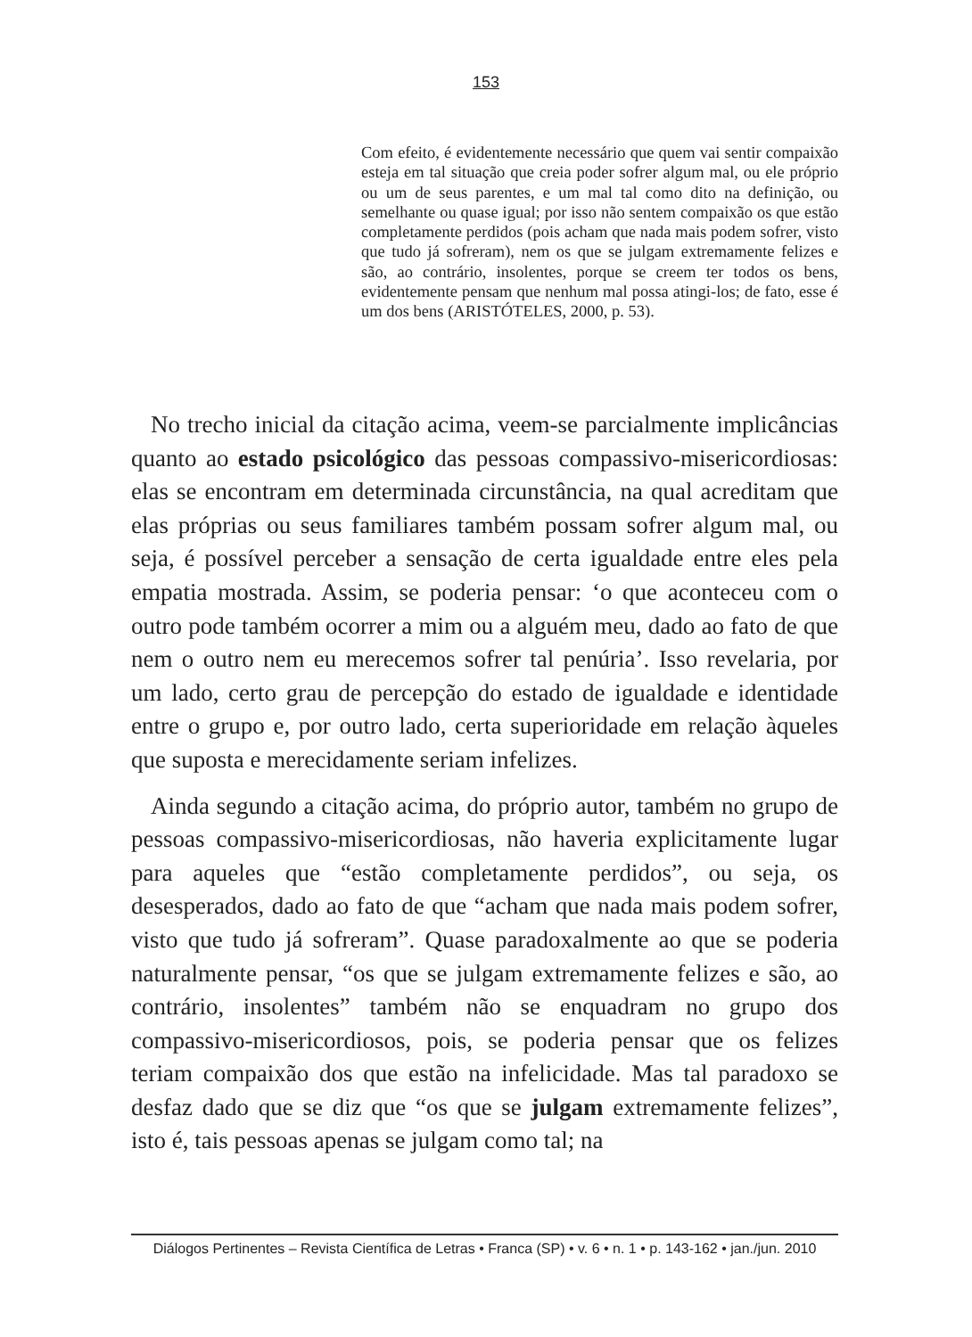153
Com efeito, é evidentemente necessário que quem vai sentir compaixão esteja em tal situação que creia poder sofrer algum mal, ou ele próprio ou um de seus parentes, e um mal tal como dito na definição, ou semelhante ou quase igual; por isso não sentem compaixão os que estão completamente perdidos (pois acham que nada mais podem sofrer, visto que tudo já sofreram), nem os que se julgam extremamente felizes e são, ao contrário, insolentes, porque se creem ter todos os bens, evidentemente pensam que nenhum mal possa atingi-los; de fato, esse é um dos bens (ARISTÓTELES, 2000, p. 53).
No trecho inicial da citação acima, veem-se parcialmente implicâncias quanto ao estado psicológico das pessoas compassivo-misericordiosas: elas se encontram em determinada circunstância, na qual acreditam que elas próprias ou seus familiares também possam sofrer algum mal, ou seja, é possível perceber a sensação de certa igualdade entre eles pela empatia mostrada. Assim, se poderia pensar: ‘o que aconteceu com o outro pode também ocorrer a mim ou a alguém meu, dado ao fato de que nem o outro nem eu merecemos sofrer tal penúria’. Isso revelaria, por um lado, certo grau de percepção do estado de igualdade e identidade entre o grupo e, por outro lado, certa superioridade em relação àqueles que suposta e merecidamente seriam infelizes.
Ainda segundo a citação acima, do próprio autor, também no grupo de pessoas compassivo-misericordiosas, não haveria explicitamente lugar para aqueles que “estão completamente perdidos”, ou seja, os desesperados, dado ao fato de que “acham que nada mais podem sofrer, visto que tudo já sofreram”. Quase paradoxalmente ao que se poderia naturalmente pensar, “os que se julgam extremamente felizes e são, ao contrário, insolentes” também não se enquadram no grupo dos compassivo-misericordiosos, pois, se poderia pensar que os felizes teriam compaixão dos que estão na infelicidade. Mas tal paradoxo se desfaz dado que se diz que “os que se julgam extremamente felizes”, isto é, tais pessoas apenas se julgam como tal; na
Diálogos Pertinentes – Revista Científica de Letras • Franca (SP) • v. 6 • n. 1 • p. 143-162 • jan./jun. 2010